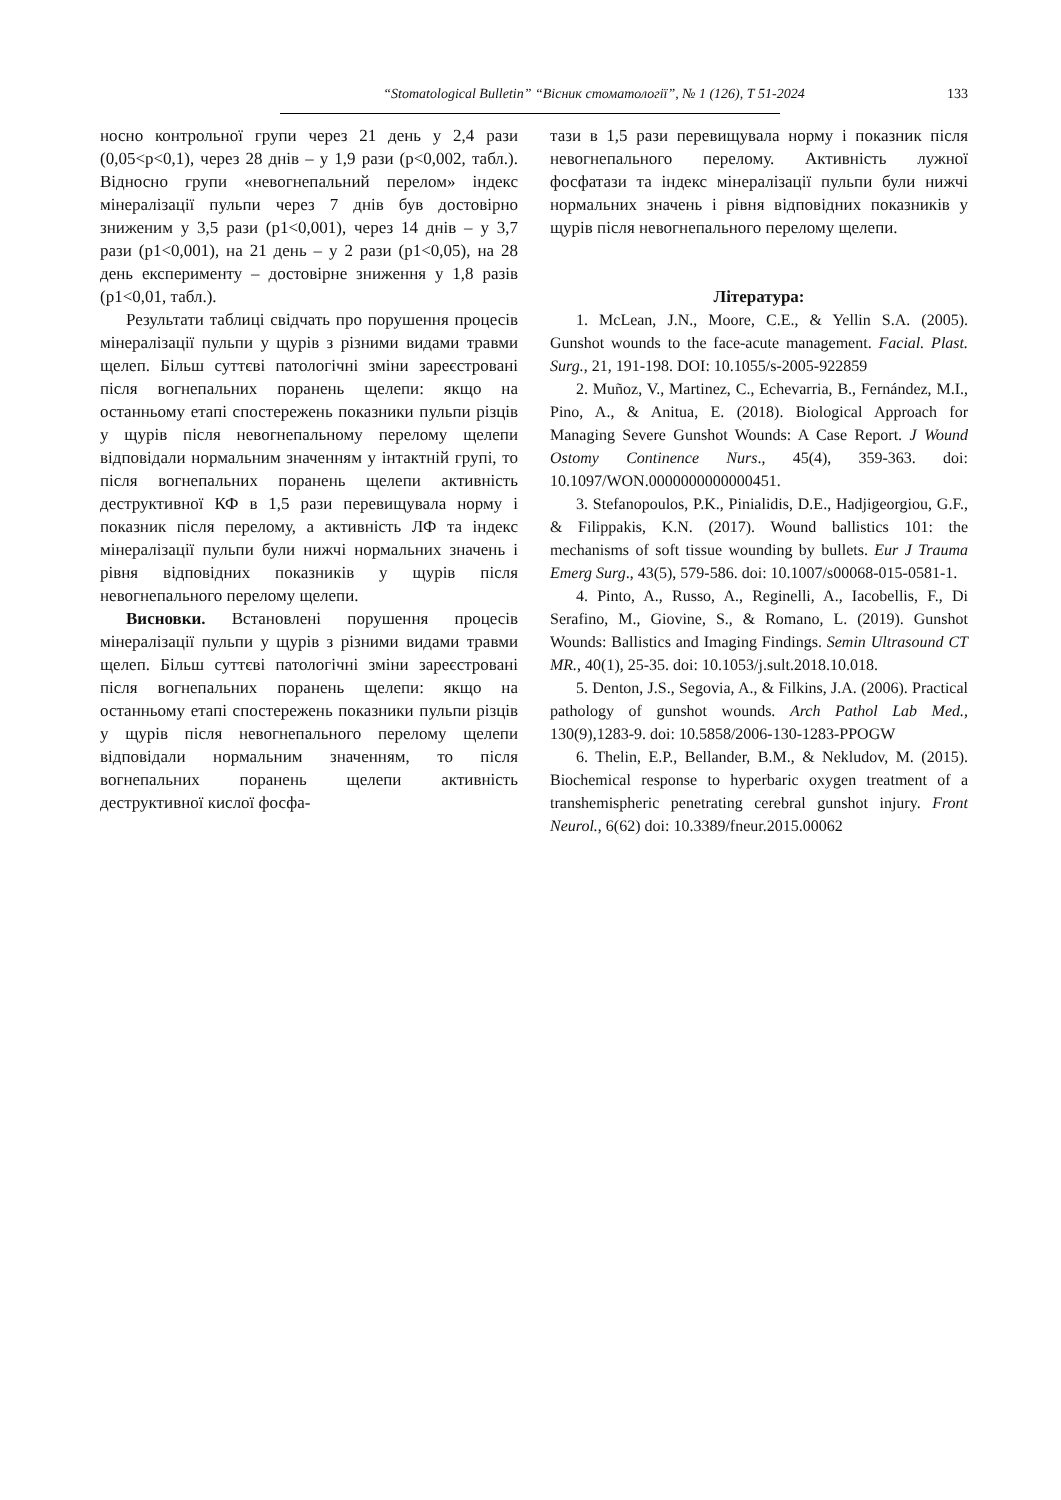“Stomatological Bulletin” “Вісник стоматології”, № 1 (126), Т 51-2024
133
носно контрольної групи через 21 день у 2,4 рази (0,05<р<0,1), через 28 днів – у 1,9 рази (р<0,002, табл.). Відносно групи «невогнепальний перелом» індекс мінералізації пульпи через 7 днів був достовірно зниженим у 3,5 рази (р1<0,001), через 14 днів – у 3,7 рази (р1<0,001), на 21 день – у 2 рази (р1<0,05), на 28 день експерименту – достовірне зниження у 1,8 разів (р1<0,01, табл.).
Результати таблиці свідчать про порушення процесів мінералізації пульпи у щурів з різними видами травми щелеп. Більш суттєві патологічні зміни зареєстровані після вогнепальних поранень щелепи: якщо на останньому етапі спостережень показники пульпи різців у щурів після невогнепальному перелому щелепи відповідали нормальним значенням у інтактній групі, то після вогнепальних поранень щелепи активність деструктивної КФ в 1,5 рази перевищувала норму і показник після перелому, а активність ЛФ та індекс мінералізації пульпи були нижчі нормальних значень і рівня відповідних показників у щурів після невогнепального перелому щелепи.
Висновки. Встановлені порушення процесів мінералізації пульпи у щурів з різними видами травми щелеп. Більш суттєві патологічні зміни зареєстровані після вогнепальних поранень щелепи: якщо на останньому етапі спостережень показники пульпи різців у щурів після невогнепального перелому щелепи відповідали нормальним значенням, то після вогнепальних поранень щелепи активність деструктивної кислої фосфа-
тази в 1,5 рази перевищувала норму і показник після невогнепального перелому. Активність лужної фосфатази та індекс мінералізації пульпи були нижчі нормальних значень і рівня відповідних показників у щурів після невогнепального перелому щелепи.
Література:
1. McLean, J.N., Moore, C.E., & Yellin S.A. (2005). Gunshot wounds to the face-acute management. Facial. Plast. Surg., 21, 191-198. DOI: 10.1055/s-2005-922859
2. Muñoz, V., Martinez, C., Echevarria, B., Fernández, M.I., Pino, A., & Anitua, E. (2018). Biological Approach for Managing Severe Gunshot Wounds: A Case Report. J Wound Ostomy Continence Nurs., 45(4), 359-363. doi: 10.1097/WON.0000000000000451.
3. Stefanopoulos, P.K., Pinialidis, D.E., Hadjigeorgiou, G.F., & Filippakis, K.N. (2017). Wound ballistics 101: the mechanisms of soft tissue wounding by bullets. Eur J Trauma Emerg Surg., 43(5), 579-586. doi: 10.1007/s00068-015-0581-1.
4. Pinto, A., Russo, A., Reginelli, A., Iacobellis, F., Di Serafino, M., Giovine, S., & Romano, L. (2019). Gunshot Wounds: Ballistics and Imaging Findings. Semin Ultrasound CT MR., 40(1), 25-35. doi: 10.1053/j.sult.2018.10.018.
5. Denton, J.S., Segovia, A., & Filkins, J.A. (2006). Practical pathology of gunshot wounds. Arch Pathol Lab Med., 130(9),1283-9. doi: 10.5858/2006-130-1283-PPOGW
6. Thelin, E.P., Bellander, B.M., & Nekludov, M. (2015). Biochemical response to hyperbaric oxygen treatment of a transhemispheric penetrating cerebral gunshot injury. Front Neurol., 6(62) doi: 10.3389/fneur.2015.00062